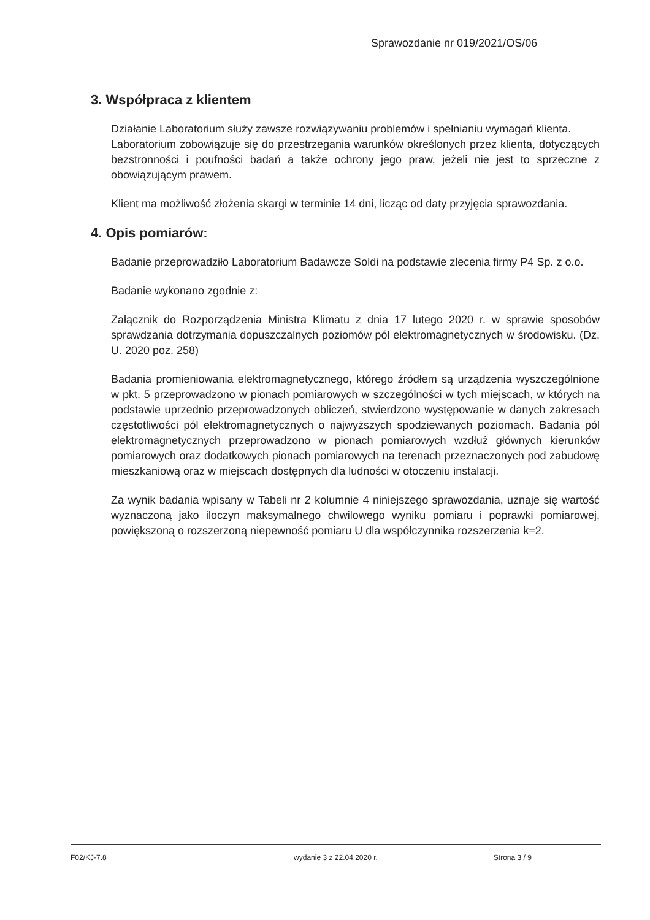Sprawozdanie nr 019/2021/OS/06
3. Współpraca z klientem
Działanie Laboratorium służy zawsze rozwiązywaniu problemów i spełnianiu wymagań klienta.
Laboratorium zobowiązuje się do przestrzegania warunków określonych przez klienta, dotyczących bezstronności i poufności badań a także ochrony jego praw, jeżeli nie jest to sprzeczne z obowiązującym prawem.
Klient ma możliwość złożenia skargi w terminie 14 dni, licząc od daty przyjęcia sprawozdania.
4. Opis pomiarów:
Badanie przeprowadziło Laboratorium Badawcze Soldi na podstawie zlecenia firmy P4 Sp. z o.o.
Badanie wykonano zgodnie z:
Załącznik do Rozporządzenia Ministra Klimatu z dnia 17 lutego 2020 r. w sprawie sposobów sprawdzania dotrzymania dopuszczalnych poziomów pól elektromagnetycznych w środowisku. (Dz. U. 2020 poz. 258)
Badania promieniowania elektromagnetycznego, którego źródłem są urządzenia wyszczególnione w pkt. 5 przeprowadzono w pionach pomiarowych w szczególności w tych miejscach, w których na podstawie uprzednio przeprowadzonych obliczeń, stwierdzono występowanie w danych zakresach częstotliwości pól elektromagnetycznych o najwyższych spodziewanych poziomach. Badania pól elektromagnetycznych przeprowadzono w pionach pomiarowych wzdłuż głównych kierunków pomiarowych oraz dodatkowych pionach pomiarowych na terenach przeznaczonych pod zabudowę mieszkaniową oraz w miejscach dostępnych dla ludności w otoczeniu instalacji.
Za wynik badania wpisany w Tabeli nr 2 kolumnie 4 niniejszego sprawozdania, uznaje się wartość wyznaczoną jako iloczyn maksymalnego chwilowego wyniku pomiaru i poprawki pomiarowej, powiększoną o rozszerzoną niepewność pomiaru U dla współczynnika rozszerzenia k=2.
F02/KJ-7.8 wydanie 3 z 22.04.2020 r. Strona 3 / 9